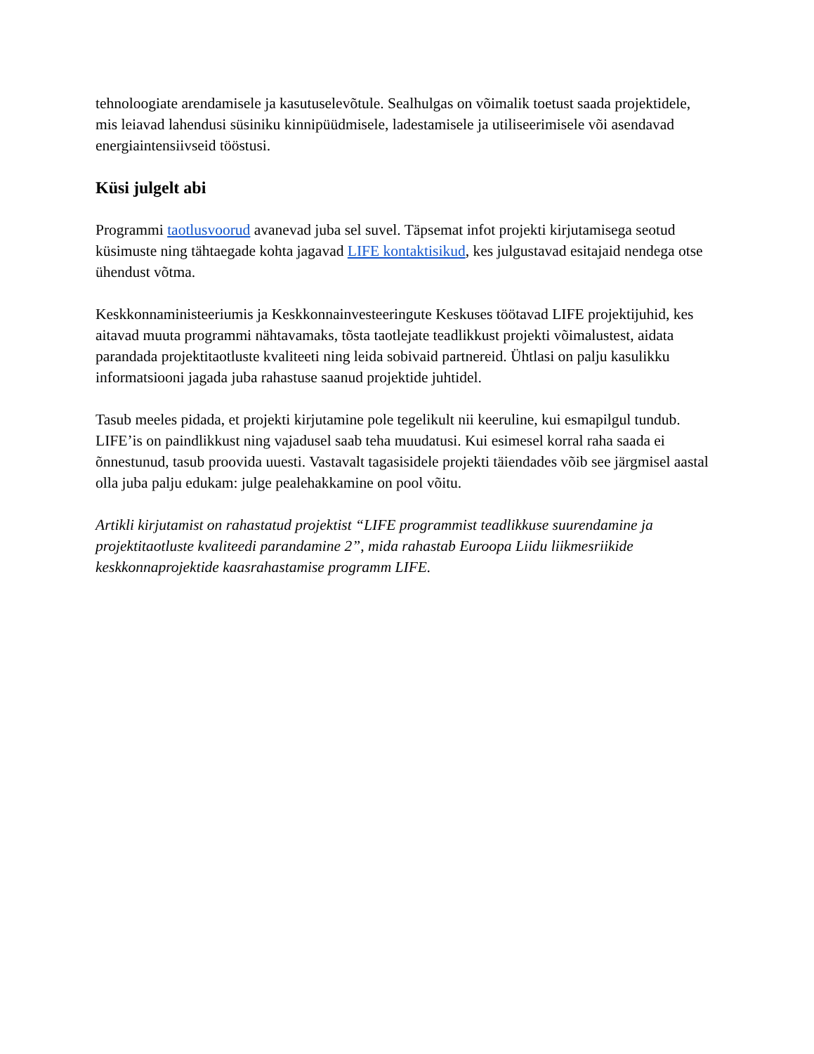tehnoloogiate arendamisele ja kasutuselevõtule. Sealhulgas on võimalik toetust saada projektidele, mis leiavad lahendusi süsiniku kinnipüüdmisele, ladestamisele ja utiliseerimisele või asendavad energiaintensiivseid tööstusi.
Küsi julgelt abi
Programmi taotlusvoorud avanevad juba sel suvel. Täpsemat infot projekti kirjutamisega seotud küsimuste ning tähtaegade kohta jagavad LIFE kontaktisikud, kes julgustavad esitajaid nendega otse ühendust võtma.
Keskkonnaministeeriumis ja Keskkonnainvesteeringute Keskuses töötavad LIFE projektijuhid, kes aitavad muuta programmi nähtavamaks, tõsta taotlejate teadlikkust projekti võimalustest, aidata parandada projektitaotluste kvaliteeti ning leida sobivaid partnereid. Ühtlasi on palju kasulikku informatsiooni jagada juba rahastuse saanud projektide juhtidel.
Tasub meeles pidada, et projekti kirjutamine pole tegelikult nii keeruline, kui esmapilgul tundub. LIFE’is on paindlikkust ning vajadusel saab teha muudatusi. Kui esimesel korral raha saada ei õnnestunud, tasub proovida uuesti. Vastavalt tagasisidele projekti täiendades võib see järgmisel aastal olla juba palju edukam: julge pealehakkamine on pool võitu.
Artikli kirjutamist on rahastatud projektist “LIFE programmist teadlikkuse suurendamine ja projektitaotluste kvaliteedi parandamine 2”, mida rahastab Euroopa Liidu liikmesriikide keskkonnaprojektide kaasrahastamise programm LIFE.